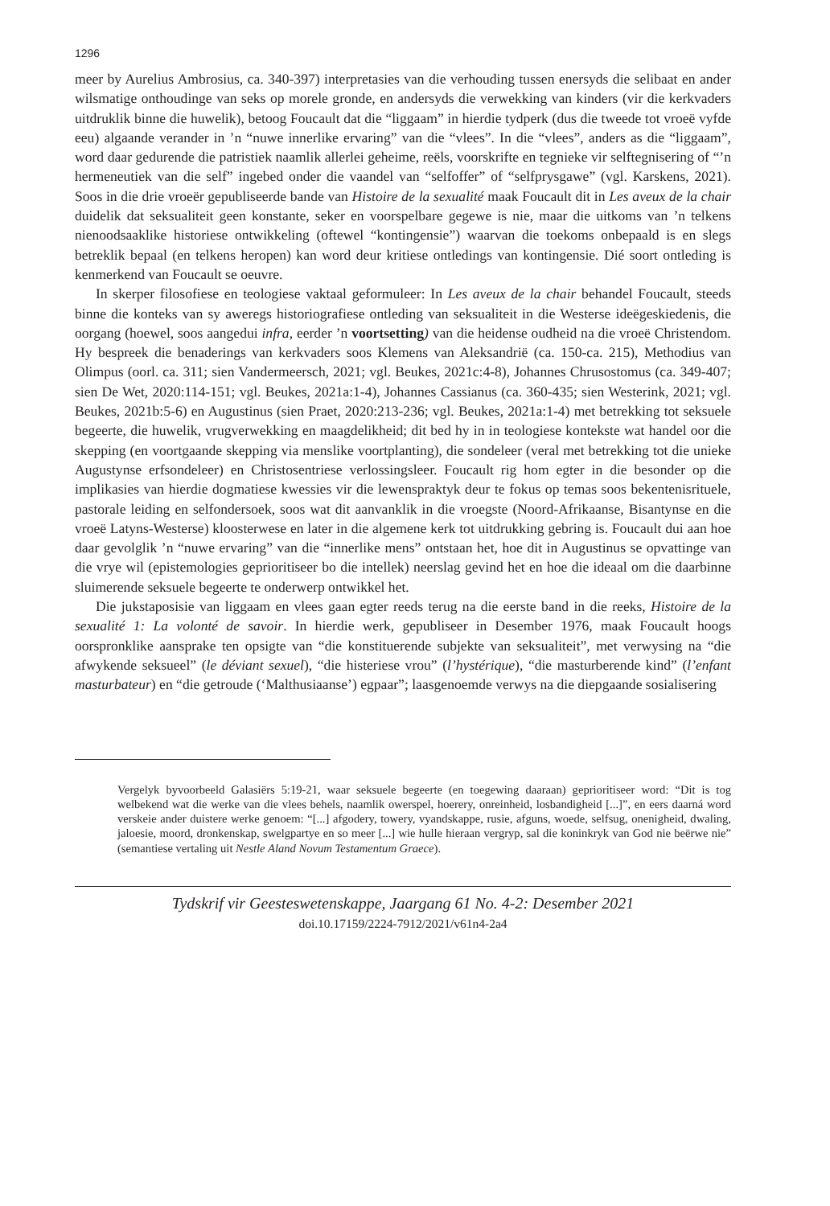1296
meer by Aurelius Ambrosius, ca. 340-397) interpretasies van die verhouding tussen enersyds die selibaat en ander wilsmatige onthoudinge van seks op morele gronde, en andersyds die verwekking van kinders (vir die kerkvaders uitdruklik binne die huwelik), betoog Foucault dat die “liggaam” in hierdie tydperk (dus die tweede tot vroeë vyfde eeu) algaande verander in ’n “nuwe innerlike ervaring” van die “vlees”. In die “vlees”, anders as die “liggaam”, word daar gedurende die patristiek naamlik allerlei geheime, reëls, voorskrifte en tegnieke vir selftegnisering of “’n hermeneutiek van die self” ingebed onder die vaandel van “selfoffer” of “selfprysgawe” (vgl. Karskens, 2021). Soos in die drie vroeër gepubliseerde bande van Histoire de la sexualité maak Foucault dit in Les aveux de la chair duidelik dat seksualiteit geen konstante, seker en voorspelbare gegewe is nie, maar die uitkoms van ’n telkens nienoodsaaklike historiese ontwikkeling (oftewel “kontingensie”) waarvan die toekoms onbepaald is en slegs betreklik bepaal (en telkens heropen) kan word deur kritiese ontledings van kontingensie. Dié soort ontleding is kenmerkend van Foucault se oeuvre.
In skerper filosofiese en teologiese vaktaal geformuleer: In Les aveux de la chair behandel Foucault, steeds binne die konteks van sy aweregs historiografiese ontleding van seksualiteit in die Westerse ideëgeskiedenis, die oorgang (hoewel, soos aangedui infra, eerder ’n voortsetting) van die heidense oudheid na die vroeë Christendom. Hy bespreek die benaderings van kerkvaders soos Klemens van Aleksandrië (ca. 150-ca. 215), Methodius van Olimpus (oorl. ca. 311; sien Vandermeersch, 2021; vgl. Beukes, 2021c:4-8), Johannes Chrusostomus (ca. 349-407; sien De Wet, 2020:114-151; vgl. Beukes, 2021a:1-4), Johannes Cassianus (ca. 360-435; sien Westerink, 2021; vgl. Beukes, 2021b:5-6) en Augustinus (sien Praet, 2020:213-236; vgl. Beukes, 2021a:1-4) met betrekking tot seksuele begeerte, die huwelik, vrugverwekking en maagdelikheid; dit bed hy in in teologiese kontekste wat handel oor die skepping (en voortgaande skepping via menslike voortplanting), die sondeleer (veral met betrekking tot die unieke Augustynse erfsondeleer) en Christosentriese verlossingsleer. Foucault rig hom egter in die besonder op die implikasies van hierdie dogmatiese kwessies vir die lewenspraktyk deur te fokus op temas soos bekentenisrituele, pastorale leiding en selfondersoek, soos wat dit aanvanklik in die vroegste (Noord-Afrikaanse, Bisantynse en die vroeë Latyns-Westerse) kloosterwese en later in die algemene kerk tot uitdrukking gebring is. Foucault dui aan hoe daar gevolglik ’n “nuwe ervaring” van die “innerlike mens” ontstaan het, hoe dit in Augustinus se opvattinge van die vrye wil (epistemologies geprioritiseer bo die intellek) neerslag gevind het en hoe die ideaal om die daarbinne sluimerende seksuele begeerte te onderwerp ontwikkel het.
Die jukstaposisie van liggaam en vlees gaan egter reeds terug na die eerste band in die reeks, Histoire de la sexualité 1: La volonté de savoir. In hierdie werk, gepubliseer in Desember 1976, maak Foucault hoogs oorspronklike aansprake ten opsigte van “die konstituerende subjekte van seksualiteit”, met verwysing na “die afwykende seksueel” (le déviant sexuel), “die histeriese vrou” (l’hystérique), “die masturberende kind” (l’enfant masturbateur) en “die getroude (‘Malthusiaanse’) egpaar”; laasgenoemde verwys na die diepgaande sosialisering
Vergelyk byvoorbeeld Galasiërs 5:19-21, waar seksuele begeerte (en toegewing daaraan) geprioritiseer word: “Dit is tog welbekend wat die werke van die vlees behels, naamlik owerspel, hoerery, onreinheid, losbandigheid [...]”, en eers daarná word verskeie ander duistere werke genoem: “[...] afgodery, towery, vyandskappe, rusie, afguns, woede, selfsug, onenigheid, dwaling, jaloesie, moord, dronkenskap, swelgpartye en so meer [...] wie hulle hieraan vergryp, sal die koninkryk van God nie beërwe nie” (semantiese vertaling uit Nestle Aland Novum Testamentum Graece).
Tydskrif vir Geesteswetenskappe, Jaargang 61 No. 4-2: Desember 2021
doi.10.17159/2224-7912/2021/v61n4-2a4